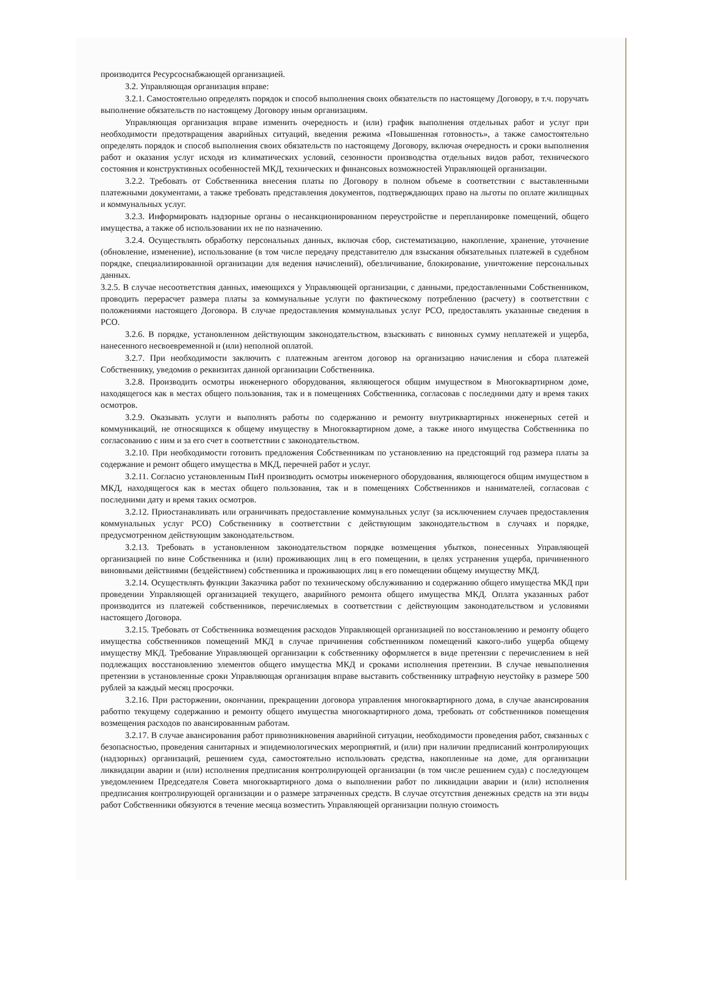производится Ресурсоснабжающей организацией.
3.2. Управляющая организация вправе:
3.2.1. Самостоятельно определять порядок и способ выполнения своих обязательств по настоящему Договору, в т.ч. поручать выполнение обязательств по настоящему Договору иным организациям.
Управляющая организация вправе изменить очередность и (или) график выполнения отдельных работ и услуг при необходимости предотвращения аварийных ситуаций, введения режима «Повышенная готовность», а также самостоятельно определять порядок и способ выполнения своих обязательств по настоящему Договору, включая очередность и сроки выполнения работ и оказания услуг исходя из климатических условий, сезонности производства отдельных видов работ, технического состояния и конструктивных особенностей МКД, технических и финансовых возможностей Управляющей организации.
3.2.2. Требовать от Собственника внесения платы по Договору в полном объеме в соответствии с выставленными платежными документами, а также требовать представления документов, подтверждающих право на льготы по оплате жилищных и коммунальных услуг.
3.2.3. Информировать надзорные органы о несанкционированном переустройстве и перепланировке помещений, общего имущества, а также об использовании их не по назначению.
3.2.4. Осуществлять обработку персональных данных, включая сбор, систематизацию, накопление, хранение, уточнение (обновление, изменение), использование (в том числе передачу представителю для взыскания обязательных платежей в судебном порядке, специализированной организации для ведения начислений), обезличивание, блокирование, уничтожение персональных данных.
3.2.5. В случае несоответствия данных, имеющихся у Управляющей организации, с данными, предоставленными Собственником, проводить перерасчет размера платы за коммунальные услуги по фактическому потреблению (расчету) в соответствии с положениями настоящего Договора. В случае предоставления коммунальных услуг РСО, предоставлять указанные сведения в РСО.
3.2.6. В порядке, установленном действующим законодательством, взыскивать с виновных сумму неплатежей и ущерба, нанесенного несвоевременной и (или) неполной оплатой.
3.2.7. При необходимости заключить с платежным агентом договор на организацию начисления и сбора платежей Собственнику, уведомив о реквизитах данной организации Собственника.
3.2.8. Производить осмотры инженерного оборудования, являющегося общим имуществом в Многоквартирном доме, находящегося как в местах общего пользования, так и в помещениях Собственника, согласовав с последними дату и время таких осмотров.
3.2.9. Оказывать услуги и выполнять работы по содержанию и ремонту внутриквартирных инженерных сетей и коммуникаций, не относящихся к общему имуществу в Многоквартирном доме, а также иного имущества Собственника по согласованию с ним и за его счет в соответствии с законодательством.
3.2.10. При необходимости готовить предложения Собственникам по установлению на предстоящий год размера платы за содержание и ремонт общего имущества в МКД, перечней работ и услуг.
3.2.11. Согласно установленным ПиН производить осмотры инженерного оборудования, являющегося общим имуществом в МКД, находящегося как в местах общего пользования, так и в помещениях Собственников и нанимателей, согласовав с последними дату и время таких осмотров.
3.2.12. Приостанавливать или ограничивать предоставление коммунальных услуг (за исключением случаев предоставления коммунальных услуг РСО) Собственнику в соответствии с действующим законодательством в случаях и порядке, предусмотренном действующим законодательством.
3.2.13. Требовать в установленном законодательством порядке возмещения убытков, понесенных Управляющей организацией по вине Собственника и (или) проживающих лиц в его помещении, в целях устранения ущерба, причиненного виновными действиями (бездействием) собственника и проживающих лиц в его помещении общему имуществу МКД.
3.2.14. Осуществлять функции Заказчика работ по техническому обслуживанию и содержанию общего имущества МКД при проведении Управляющей организацией текущего, аварийного ремонта общего имущества МКД. Оплата указанных работ производится из платежей собственников, перечисляемых в соответствии с действующим законодательством и условиями настоящего Договора.
3.2.15. Требовать от Собственника возмещения расходов Управляющей организацией по восстановлению и ремонту общего имущества собственников помещений МКД в случае причинения собственником помещений какого-либо ущерба общему имуществу МКД. Требование Управляющей организации к собственнику оформляется в виде претензии с перечислением в ней подлежащих восстановлению элементов общего имущества МКД и сроками исполнения претензии. В случае невыполнения претензии в установленные сроки Управляющая организация вправе выставить собственнику штрафную неустойку в размере 500 рублей за каждый месяц просрочки.
3.2.16. При расторжении, окончании, прекращении договора управления многоквартирного дома, в случае авансирования работпо текущему содержанию и ремонту общего имущества многоквартирного дома, требовать от собственников помещения возмещения расходов по авансированным работам.
3.2.17. В случае авансирования работ привозникновения аварийной ситуации, необходимости проведения работ, связанных с безопасностью, проведения санитарных и эпидемиологических мероприятий, и (или) при наличии предписаний контролирующих (надзорных) организаций, решением суда, самостоятельно использовать средства, накопленные на доме, для организации ликвидации аварии и (или) исполнения предписания контролирующей организации (в том числе решением суда) с последующем уведомлением Председателя Совета многоквартирного дома о выполнении работ по ликвидации аварии и (или) исполнения предписания контролирующей организации и о размере затраченных средств. В случае отсутствия денежных средств на эти виды работ Собственники обязуются в течение месяца возместить Управляющей организации полную стоимость